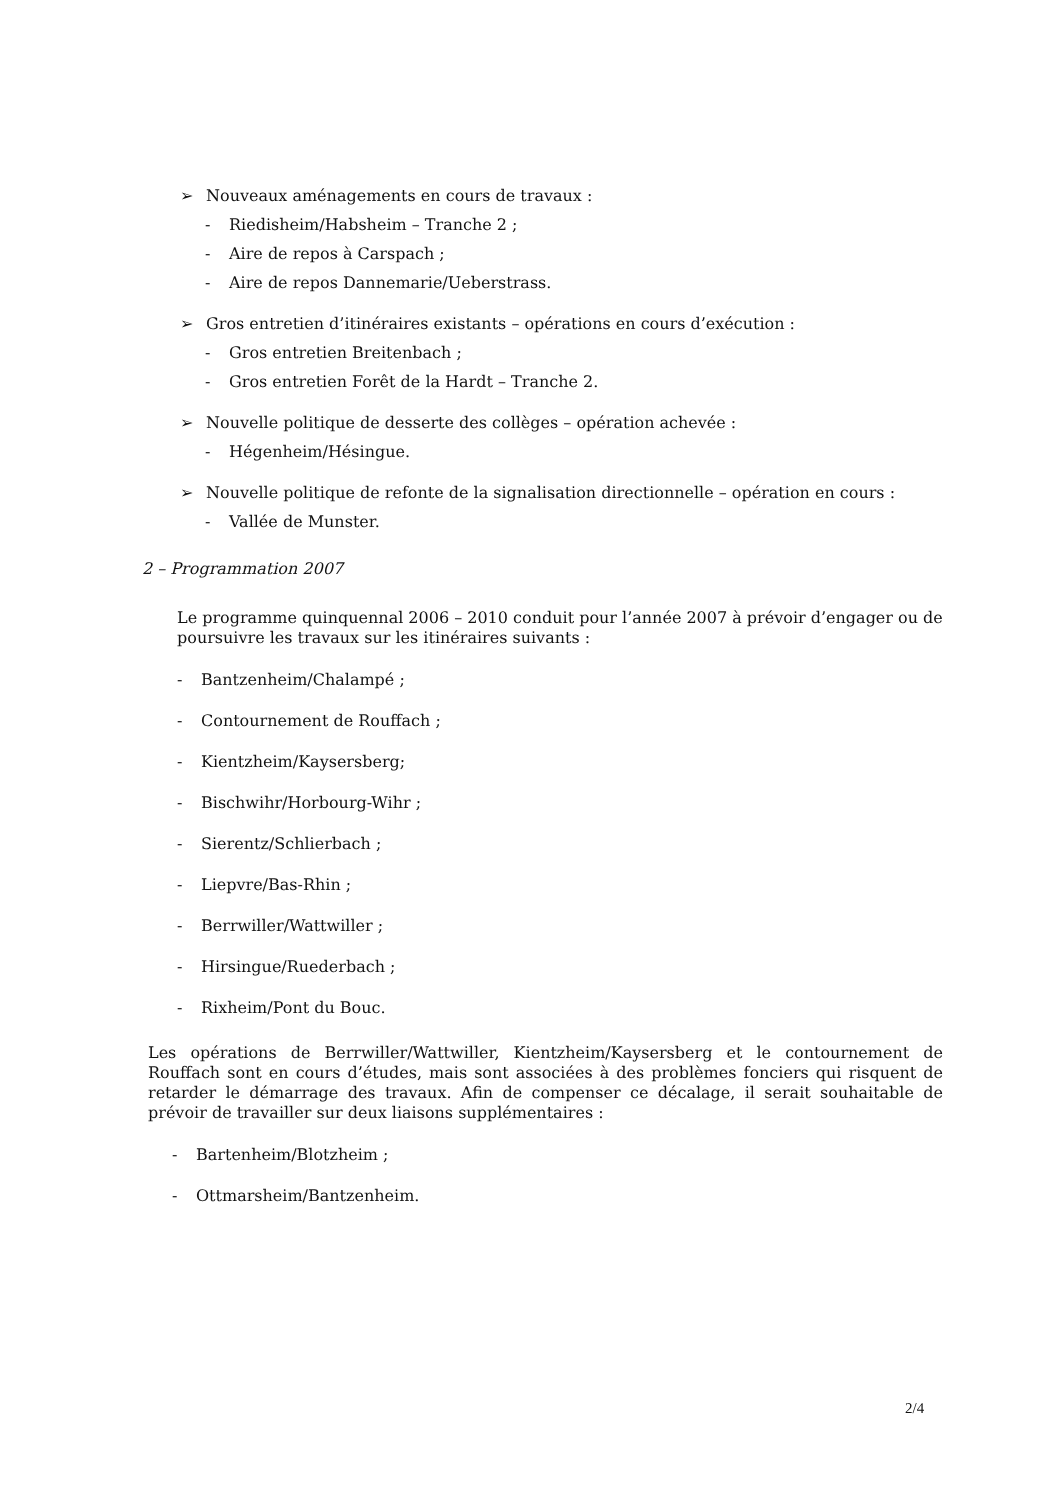➢ Nouveaux aménagements en cours de travaux :
- Riedisheim/Habsheim – Tranche 2 ;
- Aire de repos à Carspach ;
- Aire de repos Dannemarie/Ueberstrass.
➢ Gros entretien d’itinéraires existants – opérations en cours d’exécution :
- Gros entretien Breitenbach ;
- Gros entretien Forêt de la Hardt – Tranche 2.
➢ Nouvelle politique de desserte des collèges – opération achevée :
- Hégenheim/Hésingue.
➢ Nouvelle politique de refonte de la signalisation directionnelle – opération en cours :
- Vallée de Munster.
2 – Programmation 2007
Le programme quinquennal 2006 – 2010 conduit pour l’année 2007 à prévoir d’engager ou de poursuivre les travaux sur les itinéraires suivants :
- Bantzenheim/Chalampé ;
- Contournement de Rouffach ;
- Kientzheim/Kaysersberg;
- Bischwihr/Horbourg-Wihr ;
- Sierentz/Schlierbach ;
- Liepvre/Bas-Rhin ;
- Berrwiller/Wattwiller ;
- Hirsingue/Ruederbach ;
- Rixheim/Pont du Bouc.
Les opérations de Berrwiller/Wattwiller, Kientzheim/Kaysersberg et le contournement de Rouffach sont en cours d’études, mais sont associées à des problèmes fonciers qui risquent de retarder le démarrage des travaux. Afin de compenser ce décalage, il serait souhaitable de prévoir de travailler sur deux liaisons supplémentaires :
- Bartenheim/Blotzheim ;
- Ottmarsheim/Bantzenheim.
2/4